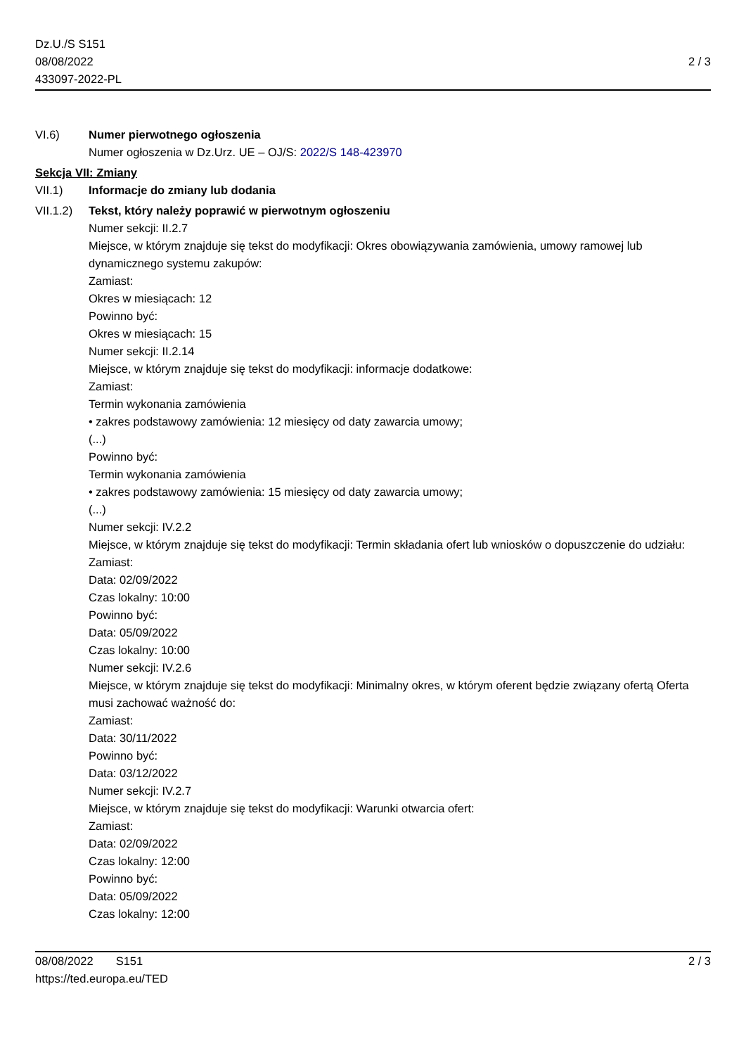Dz.U./S S151
08/08/2022
433097-2022-PL
2 / 3
VI.6) Numer pierwotnego ogłoszenia
Numer ogłoszenia w Dz.Urz. UE – OJ/S: 2022/S 148-423970
Sekcja VII: Zmiany
VII.1) Informacje do zmiany lub dodania
VII.1.2)
Tekst, który należy poprawić w pierwotnym ogłoszeniu
Numer sekcji: II.2.7
Miejsce, w którym znajduje się tekst do modyfikacji: Okres obowiązywania zamówienia, umowy ramowej lub dynamicznego systemu zakupów:
Zamiast:
Okres w miesiącach: 12
Powinno być:
Okres w miesiącach: 15
Numer sekcji: II.2.14
Miejsce, w którym znajduje się tekst do modyfikacji: informacje dodatkowe:
Zamiast:
Termin wykonania zamówienia
• zakres podstawowy zamówienia: 12 miesięcy od daty zawarcia umowy;
(...)
Powinno być:
Termin wykonania zamówienia
• zakres podstawowy zamówienia: 15 miesięcy od daty zawarcia umowy;
(...)
Numer sekcji: IV.2.2
Miejsce, w którym znajduje się tekst do modyfikacji: Termin składania ofert lub wniosków o dopuszczenie do udziału:
Zamiast:
Data: 02/09/2022
Czas lokalny: 10:00
Powinno być:
Data: 05/09/2022
Czas lokalny: 10:00
Numer sekcji: IV.2.6
Miejsce, w którym znajduje się tekst do modyfikacji: Minimalny okres, w którym oferent będzie związany ofertą Oferta musi zachować ważność do:
Zamiast:
Data: 30/11/2022
Powinno być:
Data: 03/12/2022
Numer sekcji: IV.2.7
Miejsce, w którym znajduje się tekst do modyfikacji: Warunki otwarcia ofert:
Zamiast:
Data: 02/09/2022
Czas lokalny: 12:00
Powinno być:
Data: 05/09/2022
Czas lokalny: 12:00
08/08/2022 S151
https://ted.europa.eu/TED
2 / 3